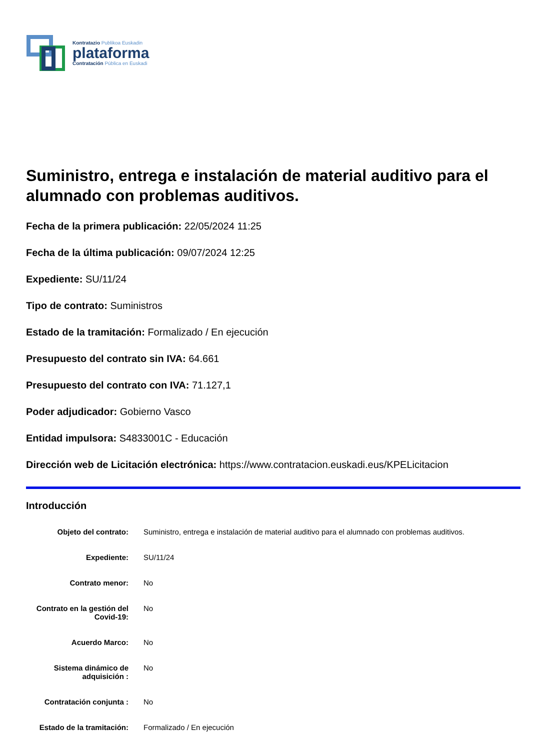Kontratazio Publikoa Euskadin
plataforma
Contratación Pública en Euskadi
Suministro, entrega e instalación de material auditivo para el alumnado con problemas auditivos.
Fecha de la primera publicación: 22/05/2024 11:25
Fecha de la última publicación: 09/07/2024 12:25
Expediente: SU/11/24
Tipo de contrato: Suministros
Estado de la tramitación: Formalizado / En ejecución
Presupuesto del contrato sin IVA: 64.661
Presupuesto del contrato con IVA: 71.127,1
Poder adjudicador: Gobierno Vasco
Entidad impulsora: S4833001C - Educación
Dirección web de Licitación electrónica: https://www.contratacion.euskadi.eus/KPELicitacion
Introducción
| Objeto del contrato: | Suministro, entrega e instalación de material auditivo para el alumnado con problemas auditivos. |
| Expediente: | SU/11/24 |
| Contrato menor: | No |
| Contrato en la gestión del Covid-19: | No |
| Acuerdo Marco: | No |
| Sistema dinámico de adquisición : | No |
| Contratación conjunta : | No |
| Estado de la tramitación: | Formalizado / En ejecución |